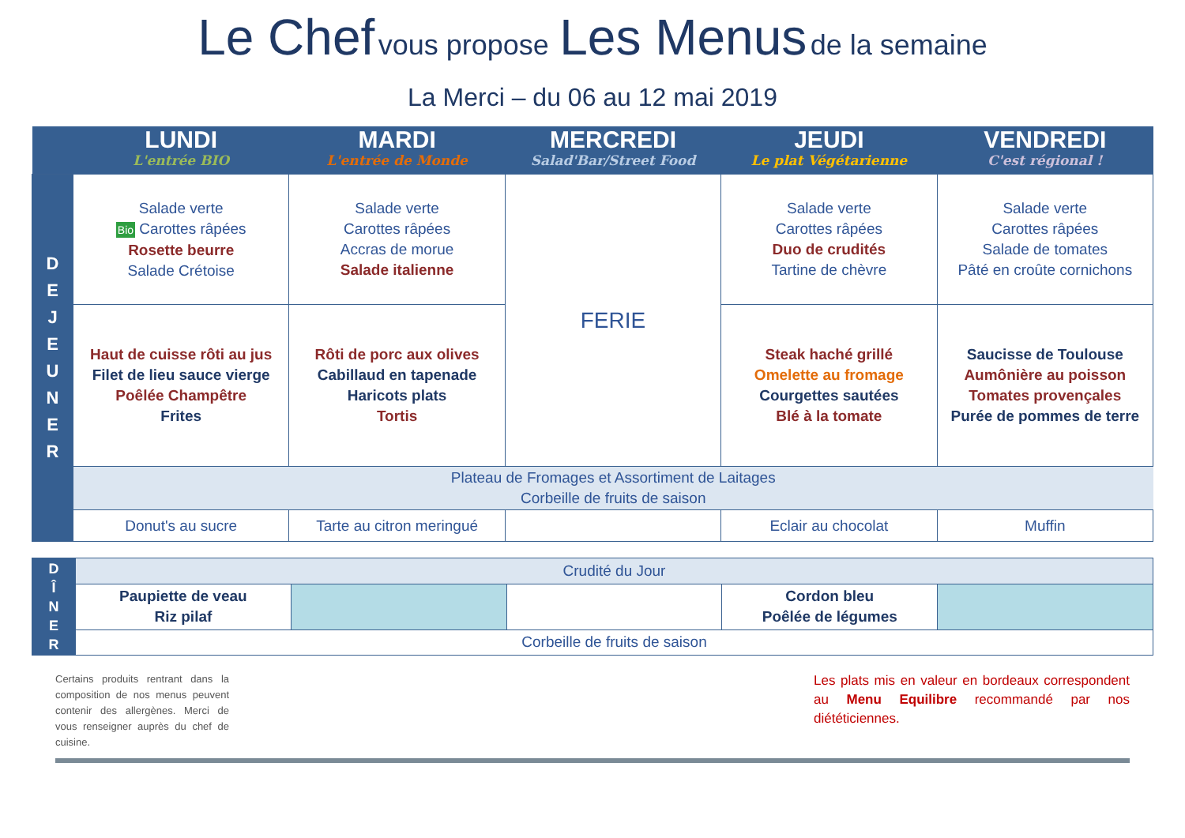Le Chef vous propose Les Menus de la semaine
La Merci – du 06 au 12 mai 2019
| | LUNDI L'entrée BIO | MARDI L'entrée de Monde | MERCREDI Salad'Bar/Street Food | JEUDI Le plat Végétarienne | VENDREDI C'est régional ! |
| --- | --- | --- | --- | --- | --- |
| D E J E U N E R | Salade verte Bio Carottes râpées Rosette beurre Salade Crétoise | Salade verte Carottes râpées Accras de morue Salade italienne | FERIE | Salade verte Carottes râpées Duo de crudités Tartine de chèvre | Salade verte Carottes râpées Salade de tomates Pâté en croûte cornichons |
| | Haut de cuisse rôti au jus Filet de lieu sauce vierge Poêlée Champêtre Frites | Rôti de porc aux olives Cabillaud en tapenade Haricots plats Tortis | | Steak haché grillé Omelette au fromage Courgettes sautées Blé à la tomate | Saucisse de Toulouse Aumônière au poisson Tomates provençales Purée de pommes de terre |
| | Plateau de Fromages et Assortiment de Laitages Corbeille de fruits de saison | | | | |
| | Donut's au sucre | Tarte au citron meringué | | Eclair au chocolat | Muffin |
| D Î N E R | Crudité du Jour | | | | |
| | Paupiette de veau Riz pilaf | | | Cordon bleu Poêlée de légumes | |
| | Corbeille de fruits de saison | | | | |
Certains produits rentrant dans la composition de nos menus peuvent contenir des allergènes. Merci de vous renseigner auprès du chef de cuisine.
Les plats mis en valeur en bordeaux correspondent au Menu Equilibre recommandé par nos diététiciennes.